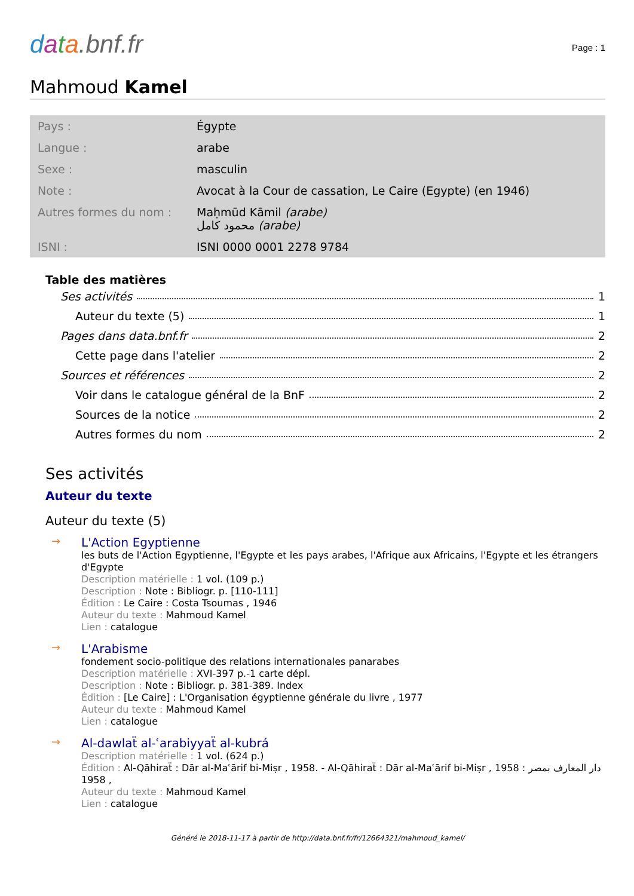data.bnf.fr
Page : 1
Mahmoud Kamel
| Pays : | Égypte |
| Langue : | arabe |
| Sexe : | masculin |
| Note : | Avocat à la Cour de cassation, Le Caire (Egypte) (en 1946) |
| Autres formes du nom : | Maḥmūd Kāmil (arabe) محمود كامل (arabe) |
| ISNI : | ISNI 0000 0001 2278 9784 |
Table des matières
Ses activités 1
Auteur du texte (5) 1
Pages dans data.bnf.fr 2
Cette page dans l'atelier 2
Sources et références 2
Voir dans le catalogue général de la BnF 2
Sources de la notice 2
Autres formes du nom 2
Ses activités
Auteur du texte
Auteur du texte (5)
→
L'Action Egyptienne
les buts de l'Action Egyptienne, l'Egypte et les pays arabes, l'Afrique aux Africains, l'Egypte et les étrangers d'Egypte
Description matérielle : 1 vol. (109 p.)
Description : Note : Bibliogr. p. [110-111]
Édition : Le Caire : Costa Tsoumas , 1946
Auteur du texte : Mahmoud Kamel
Lien : catalogue
→
L'Arabisme
fondement socio-politique des relations internationales panarabes
Description matérielle : XVI-397 p.-1 carte dépl.
Description : Note : Bibliogr. p. 381-389. Index
Édition : [Le Caire] : L'Organisation égyptienne générale du livre , 1977
Auteur du texte : Mahmoud Kamel
Lien : catalogue
→
Al-dawlaẗ al-ʿarabiyyaẗ al-kubrá
Description matérielle : 1 vol. (624 p.)
Édition : Al-Qāhiraẗ : Dār al-Maʿārif bi-Miṣr , 1958. - Al-Qāhiraẗ : Dār al-Maʿārif bi-Miṣr , 1958 : دار المعارف بمصر , 1958
Auteur du texte : Mahmoud Kamel
Lien : catalogue
Généré le 2018-11-17 à partir de http://data.bnf.fr/fr/12664321/mahmoud_kamel/